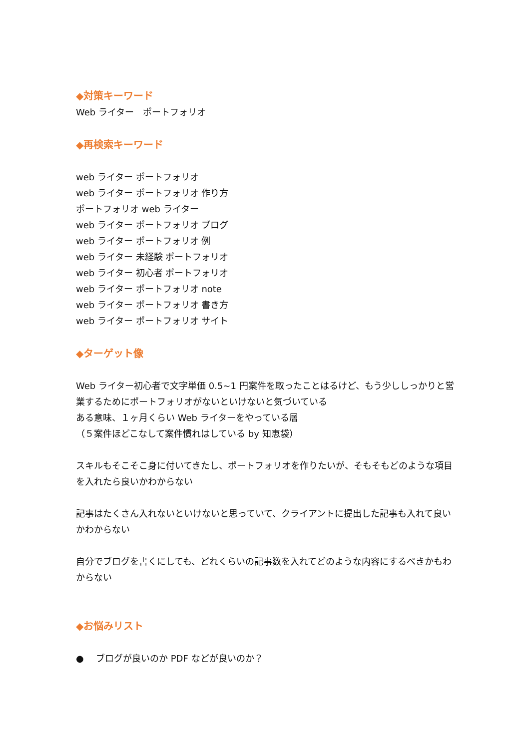◆対策キーワード
Web ライター　ポートフォリオ
◆再検索キーワード
web ライター ポートフォリオ
web ライター ポートフォリオ 作り方
ポートフォリオ web ライター
web ライター ポートフォリオ ブログ
web ライター ポートフォリオ 例
web ライター 未経験 ポートフォリオ
web ライター 初心者 ポートフォリオ
web ライター ポートフォリオ note
web ライター ポートフォリオ 書き方
web ライター ポートフォリオ サイト
◆ターゲット像
Web ライター初心者で文字単価 0.5~1 円案件を取ったことはるけど、もう少ししっかりと営業するためにポートフォリオがないといけないと気づいている
ある意味、１ヶ月くらい Web ライターをやっている層
（５案件ほどこなして案件慣れはしている by 知恵袋）
スキルもそこそこ身に付いてきたし、ポートフォリオを作りたいが、そもそもどのような項目を入れたら良いかわからない
記事はたくさん入れないといけないと思っていて、クライアントに提出した記事も入れて良いかわからない
自分でブログを書くにしても、どれくらいの記事数を入れてどのような内容にするべきかもわからない
◆お悩みリスト
● ブログが良いのか PDF などが良いのか？